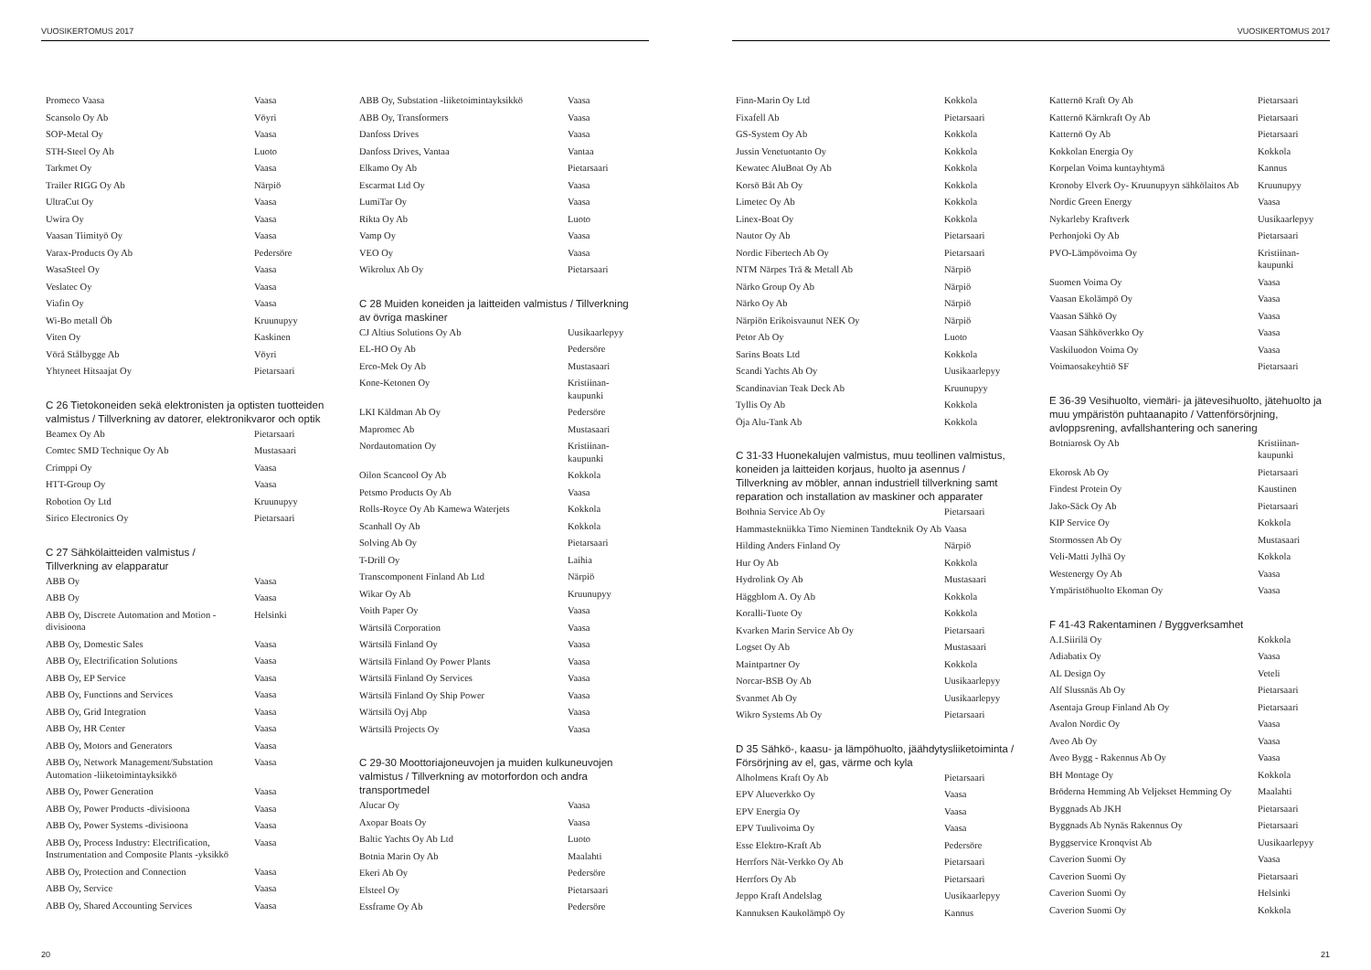VUOSIKERTOMUS 2017
| Promeco Vaasa | Vaasa |
| Scansolo Oy Ab | Vöyri |
| SOP-Metal Oy | Vaasa |
| STH-Steel Oy Ab | Luoto |
| Tarkmet Oy | Vaasa |
| Trailer RIGG Oy Ab | Närpiö |
| UltraCut Oy | Vaasa |
| Uwira Oy | Vaasa |
| Vaasan Tiimityö Oy | Vaasa |
| Varax-Products Oy Ab | Pedersöre |
| WasaSteel Oy | Vaasa |
| Veslatec Oy | Vaasa |
| Viafin Oy | Vaasa |
| Wi-Bo metall Öb | Kruunupyy |
| Viten Oy | Kaskinen |
| Vörå Stålbygge Ab | Vöyri |
| Yhtyneet Hitsaajat Oy | Pietarsaari |
C 26 Tietokoneiden sekä elektronisten ja optisten tuotteiden valmistus / Tillverkning av datorer, elektronikvaror och optik
| Beamex Oy Ab | Pietarsaari |
| Comtec SMD Technique Oy Ab | Mustasaari |
| Crimppi Oy | Vaasa |
| HTT-Group Oy | Vaasa |
| Robotion Oy Ltd | Kruunupyy |
| Sirico Electronics Oy | Pietarsaari |
C 27 Sähkölaitteiden valmistus /
Tillverkning av elapparatur
| ABB Oy | Vaasa |
| ABB Oy | Vaasa |
| ABB Oy, Discrete Automation and Motion -divisioona | Helsinki |
| ABB Oy, Domestic Sales | Vaasa |
| ABB Oy, Electrification Solutions | Vaasa |
| ABB Oy, EP Service | Vaasa |
| ABB Oy, Functions and Services | Vaasa |
| ABB Oy, Grid Integration | Vaasa |
| ABB Oy, HR Center | Vaasa |
| ABB Oy, Motors and Generators | Vaasa |
| ABB Oy, Network Management/Substation Automation -liiketoimintayksikkö | Vaasa |
| ABB Oy, Power Generation | Vaasa |
| ABB Oy, Power Products -divisioona | Vaasa |
| ABB Oy, Power Systems -divisioona | Vaasa |
| ABB Oy, Process Industry: Electrification, Instrumentation and Composite Plants -yksikkö | Vaasa |
| ABB Oy, Protection and Connection | Vaasa |
| ABB Oy, Service | Vaasa |
| ABB Oy, Shared Accounting Services | Vaasa |
| ABB Oy, Substation -liiketoimintayksikkö | Vaasa |
| ABB Oy, Transformers | Vaasa |
| Danfoss Drives | Vaasa |
| Danfoss Drives, Vantaa | Vantaa |
| Elkamo Oy Ab | Pietarsaari |
| Escarmat Ltd Oy | Vaasa |
| LumiTar Oy | Vaasa |
| Rikta Oy Ab | Luoto |
| Vamp Oy | Vaasa |
| VEO Oy | Vaasa |
| Wikrolux Ab Oy | Pietarsaari |
C 28 Muiden koneiden ja laitteiden valmistus / Tillverkning av övriga maskiner
| CJ Altius Solutions Oy Ab | Uusikaarlepyy |
| EL-HO Oy Ab | Pedersöre |
| Erco-Mek Oy Ab | Mustasaari |
| Kone-Ketonen Oy | Kristiinan-kaupunki |
| LKI Käldman Ab Oy | Pedersöre |
| Mapromec Ab | Mustasaari |
| Nordautomation Oy | Kristiinan-kaupunki |
| Oilon Scancool Oy Ab | Kokkola |
| Petsmo Products Oy Ab | Vaasa |
| Rolls-Royce Oy Ab Kamewa Waterjets | Kokkola |
| Scanhall Oy Ab | Kokkola |
| Solving Ab Oy | Pietarsaari |
| T-Drill Oy | Laihia |
| Transcomponent Finland Ab Ltd | Närpiö |
| Wikar Oy Ab | Kruunupyy |
| Voith Paper Oy | Vaasa |
| Wärtsilä Corporation | Vaasa |
| Wärtsilä Finland Oy | Vaasa |
| Wärtsilä Finland Oy Power Plants | Vaasa |
| Wärtsilä Finland Oy Services | Vaasa |
| Wärtsilä Finland Oy Ship Power | Vaasa |
| Wärtsilä Oyj Abp | Vaasa |
| Wärtsilä Projects Oy | Vaasa |
C 29-30 Moottoriajoneuvojen ja muiden kulkuneuvojen valmistus / Tillverkning av motorfordon och andra transportmedel
| Alucar Oy | Vaasa |
| Axopar Boats Oy | Vaasa |
| Baltic Yachts Oy Ab Ltd | Luoto |
| Botnia Marin Oy Ab | Maalahti |
| Ekeri Ab Oy | Pedersöre |
| Elsteel Oy | Pietarsaari |
| Essframe Oy Ab | Pedersöre |
20
VUOSIKERTOMUS 2017
| Finn-Marin Oy Ltd | Kokkola |
| Fixafell Ab | Pietarsaari |
| GS-System Oy Ab | Kokkola |
| Jussin Venetuotanto Oy | Kokkola |
| Kewatec AluBoat Oy Ab | Kokkola |
| Korsö Båt Ab Oy | Kokkola |
| Limetec Oy Ab | Kokkola |
| Linex-Boat Oy | Kokkola |
| Nautor Oy Ab | Pietarsaari |
| Nordic Fibertech Ab Oy | Pietarsaari |
| NTM Närpes Trä & Metall Ab | Närpiö |
| Närko Group Oy Ab | Närpiö |
| Närko Oy Ab | Närpiö |
| Närpiön Erikoisvaunut NEK Oy | Närpiö |
| Petor Ab Oy | Luoto |
| Sarins Boats Ltd | Kokkola |
| Scandi Yachts Ab Oy | Uusikaarlepyy |
| Scandinavian Teak Deck Ab | Kruunupyy |
| Tyllis Oy Ab | Kokkola |
| Öja Alu-Tank Ab | Kokkola |
C 31-33 Huonekalujen valmistus, muu teollinen valmistus, koneiden ja laitteiden korjaus, huolto ja asennus / Tillverkning av möbler, annan industriell tillverkning samt reparation och installation av maskiner och apparater
| Bothnia Service Ab Oy | Pietarsaari |
| Hammastekniikka Timo Nieminen Tandteknik Oy Ab | Vaasa |
| Hilding Anders Finland Oy | Närpiö |
| Hur Oy Ab | Kokkola |
| Hydrolink Oy Ab | Mustasaari |
| Häggblom A. Oy Ab | Kokkola |
| Koralli-Tuote Oy | Kokkola |
| Kvarken Marin Service Ab Oy | Pietarsaari |
| Logset Oy Ab | Mustasaari |
| Maintpartner Oy | Kokkola |
| Norcar-BSB Oy Ab | Uusikaarlepyy |
| Svanmet Ab Oy | Uusikaarlepyy |
| Wikro Systems Ab Oy | Pietarsaari |
D 35 Sähkö-, kaasu- ja lämpöhuolto, jäähdytysliiketoiminta / Försörjning av el, gas, värme och kyla
| Alholmens Kraft Oy Ab | Pietarsaari |
| EPV Alueverkko Oy | Vaasa |
| EPV Energia Oy | Vaasa |
| EPV Tuulivoima Oy | Vaasa |
| Esse Elektro-Kraft Ab | Pedersöre |
| Herrfors Nät-Verkko Oy Ab | Pietarsaari |
| Herrfors Oy Ab | Pietarsaari |
| Jeppo Kraft Andelslag | Uusikaarlepyy |
| Kannuksen Kaukolämpö Oy | Kannus |
| Katternö Kraft Oy Ab | Pietarsaari |
| Katternö Kärnkraft Oy Ab | Pietarsaari |
| Katternö Oy Ab | Pietarsaari |
| Kokkolan Energia Oy | Kokkola |
| Korpelan Voima kuntayhtymä | Kannus |
| Kronoby Elverk Oy- Kruunupyyn sähkölaitos Ab | Kruunupyy |
| Nordic Green Energy | Vaasa |
| Nykarleby Kraftverk | Uusikaarlepyy |
| Perhonjoki Oy Ab | Pietarsaari |
| PVO-Lämpövoima Oy | Kristiinan-kaupunki |
| Suomen Voima Oy | Vaasa |
| Vaasan Ekolämpö Oy | Vaasa |
| Vaasan Sähkö Oy | Vaasa |
| Vaasan Sähköverkko Oy | Vaasa |
| Vaskiluodon Voima Oy | Vaasa |
| Voimaosakeyhtiö SF | Pietarsaari |
E 36-39 Vesihuolto, viemäri- ja jätevesihuolto, jätehuolto ja muu ympäristön puhtaanapito / Vattenförsörjning, avloppsrening, avfallshantering och sanering
| Botniarosk Oy Ab | Kristiinan-kaupunki |
| Ekorosk Ab Oy | Pietarsaari |
| Findest Protein Oy | Kaustinen |
| Jako-Säck Oy Ab | Pietarsaari |
| KIP Service Oy | Kokkola |
| Stormossen Ab Oy | Mustasaari |
| Veli-Matti Jylhä Oy | Kokkola |
| Westenergy Oy Ab | Vaasa |
| Ympäristöhuolto Ekoman Oy | Vaasa |
F 41-43 Rakentaminen / Byggverksamhet
| A.I.Siirilä Oy | Kokkola |
| Adiabatix Oy | Vaasa |
| AL Design Oy | Veteli |
| Alf Slussnäs Ab Oy | Pietarsaari |
| Asentaja Group Finland Ab Oy | Pietarsaari |
| Avalon Nordic Oy | Vaasa |
| Aveo Ab Oy | Vaasa |
| Aveo Bygg - Rakennus Ab Oy | Vaasa |
| BH Montage Oy | Kokkola |
| Bröderna Hemming Ab Veljekset Hemming Oy | Maalahti |
| Byggnads Ab JKH | Pietarsaari |
| Byggnads Ab Nynäs Rakennus Oy | Pietarsaari |
| Byggservice Kronqvist Ab | Uusikaarlepyy |
| Caverion Suomi Oy | Vaasa |
| Caverion Suomi Oy | Pietarsaari |
| Caverion Suomi Oy | Helsinki |
| Caverion Suomi Oy | Kokkola |
21